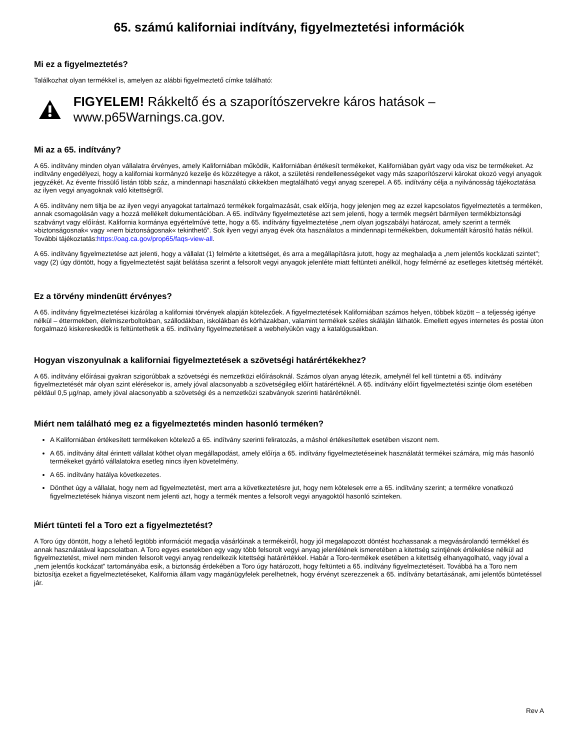65. számú kaliforniai indítvány, figyelmeztetési információk
Mi ez a figyelmeztetés?
Találkozhat olyan termékkel is, amelyen az alábbi figyelmeztető címke található:
FIGYELEM! Rákkeltő és a szaporítószervekre káros hatások – www.p65Warnings.ca.gov.
Mi az a 65. indítvány?
A 65. indítvány minden olyan vállalatra érvényes, amely Kaliforniában működik, Kaliforniában értékesít termékeket, Kaliforniában gyárt vagy oda visz be termékeket. Az indítvány engedélyezi, hogy a kaliforniai kormányzó kezelje és közzétegye a rákot, a születési rendellenességeket vagy más szaporítószervi károkat okozó vegyi anyagok jegyzékét. Az évente frissülő listán több száz, a mindennapi használatú cikkekben megtalálható vegyi anyag szerepel. A 65. indítvány célja a nyilvánosság tájékoztatása az ilyen vegyi anyagoknak való kitettségről.
A 65. indítvány nem tiltja be az ilyen vegyi anyagokat tartalmazó termékek forgalmazását, csak előírja, hogy jelenjen meg az ezzel kapcsolatos figyelmeztetés a terméken, annak csomagolásán vagy a hozzá mellékelt dokumentációban. A 65. indítvány figyelmeztetése azt sem jelenti, hogy a termék megsért bármilyen termékbiztonsági szabványt vagy előírást. Kalifornia kormánya egyértelművé tette, hogy a 65. indítvány figyelmeztetése „nem olyan jogszabályi határozat, amely szerint a termék »biztonságosnak« vagy »nem biztonságosnak« tekinthető”. Sok ilyen vegyi anyag évek óta használatos a mindennapi termékekben, dokumentált károsító hatás nélkül. További tájékoztatás:https://oag.ca.gov/prop65/faqs-view-all.
A 65. indítvány figyelmeztetése azt jelenti, hogy a vállalat (1) felmérte a kitettséget, és arra a megállapításra jutott, hogy az meghaladja a „nem jelentős kockázati szintet”; vagy (2) úgy döntött, hogy a figyelmeztetést saját belátása szerint a felsorolt vegyi anyagok jelenléte miatt feltünteti anélkül, hogy felmérné az esetleges kitettség mértékét.
Ez a törvény mindenütt érvényes?
A 65. indítvány figyelmeztetései kizárólag a kaliforniai törvények alapján kötelezőek. A figyelmeztetések Kaliforniában számos helyen, többek között – a teljesség igénye nélkül – éttermekben, élelmiszerboltokban, szállodákban, iskolákban és kórházakban, valamint termékek széles skáláján láthatók. Emellett egyes internetes és postai úton forgalmazó kiskereskedők is feltüntethetik a 65. indítvány figyelmeztetéseit a webhelyükön vagy a katalógusaikban.
Hogyan viszonyulnak a kaliforniai figyelmeztetések a szövetségi határértékekhez?
A 65. indítvány előírásai gyakran szigorúbbak a szövetségi és nemzetközi előírásoknál. Számos olyan anyag létezik, amelynél fel kell tüntetni a 65. indítvány figyelmeztetését már olyan szint elérésekor is, amely jóval alacsonyabb a szövetségileg előírt határértéknél. A 65. indítvány előírt figyelmeztetési szintje ólom esetében például 0,5 µg/nap, amely jóval alacsonyabb a szövetségi és a nemzetközi szabványok szerinti határértéknél.
Miért nem található meg ez a figyelmeztetés minden hasonló terméken?
A Kaliforniában értékesített termékeken kötelező a 65. indítvány szerinti feliratozás, a máshol értékesítettek esetében viszont nem.
A 65. indítvány által érintett vállalat köthet olyan megállapodást, amely előírja a 65. indítvány figyelmeztetéseinek használatát termékei számára, míg más hasonló termékeket gyártó vállalatokra esetleg nincs ilyen követelmény.
A 65. indítvány hatálya következetes.
Dönthet úgy a vállalat, hogy nem ad figyelmeztetést, mert arra a következtetésre jut, hogy nem kötelesek erre a 65. indítvány szerint; a termékre vonatkozó figyelmeztetések hiánya viszont nem jelenti azt, hogy a termék mentes a felsorolt vegyi anyagoktól hasonló szinteken.
Miért tünteti fel a Toro ezt a figyelmeztetést?
A Toro úgy döntött, hogy a lehető legtöbb információt megadja vásárlóinak a termékeiről, hogy jól megalapozott döntést hozhassanak a megvásárolandó termékkel és annak használatával kapcsolatban. A Toro egyes esetekben egy vagy több felsorolt vegyi anyag jelenlétének ismeretében a kitettség szintjének értékelése nélkül ad figyelmeztetést, mivel nem minden felsorolt vegyi anyag rendelkezik kitettségi határértékkel. Habár a Toro-termékek esetében a kitettség elhanyagolható, vagy jóval a „nem jelentős kockázat” tartományába esik, a biztonság érdekében a Toro úgy határozott, hogy feltünteti a 65. indítvány figyelmeztetéseit. Továbbá ha a Toro nem biztosítja ezeket a figyelmeztetéseket, Kalifornia állam vagy magánügyfelek perelhetnek, hogy érvényt szerezzenek a 65. indítvány betartásának, ami jelentős büntetéssel jár.
Rev A